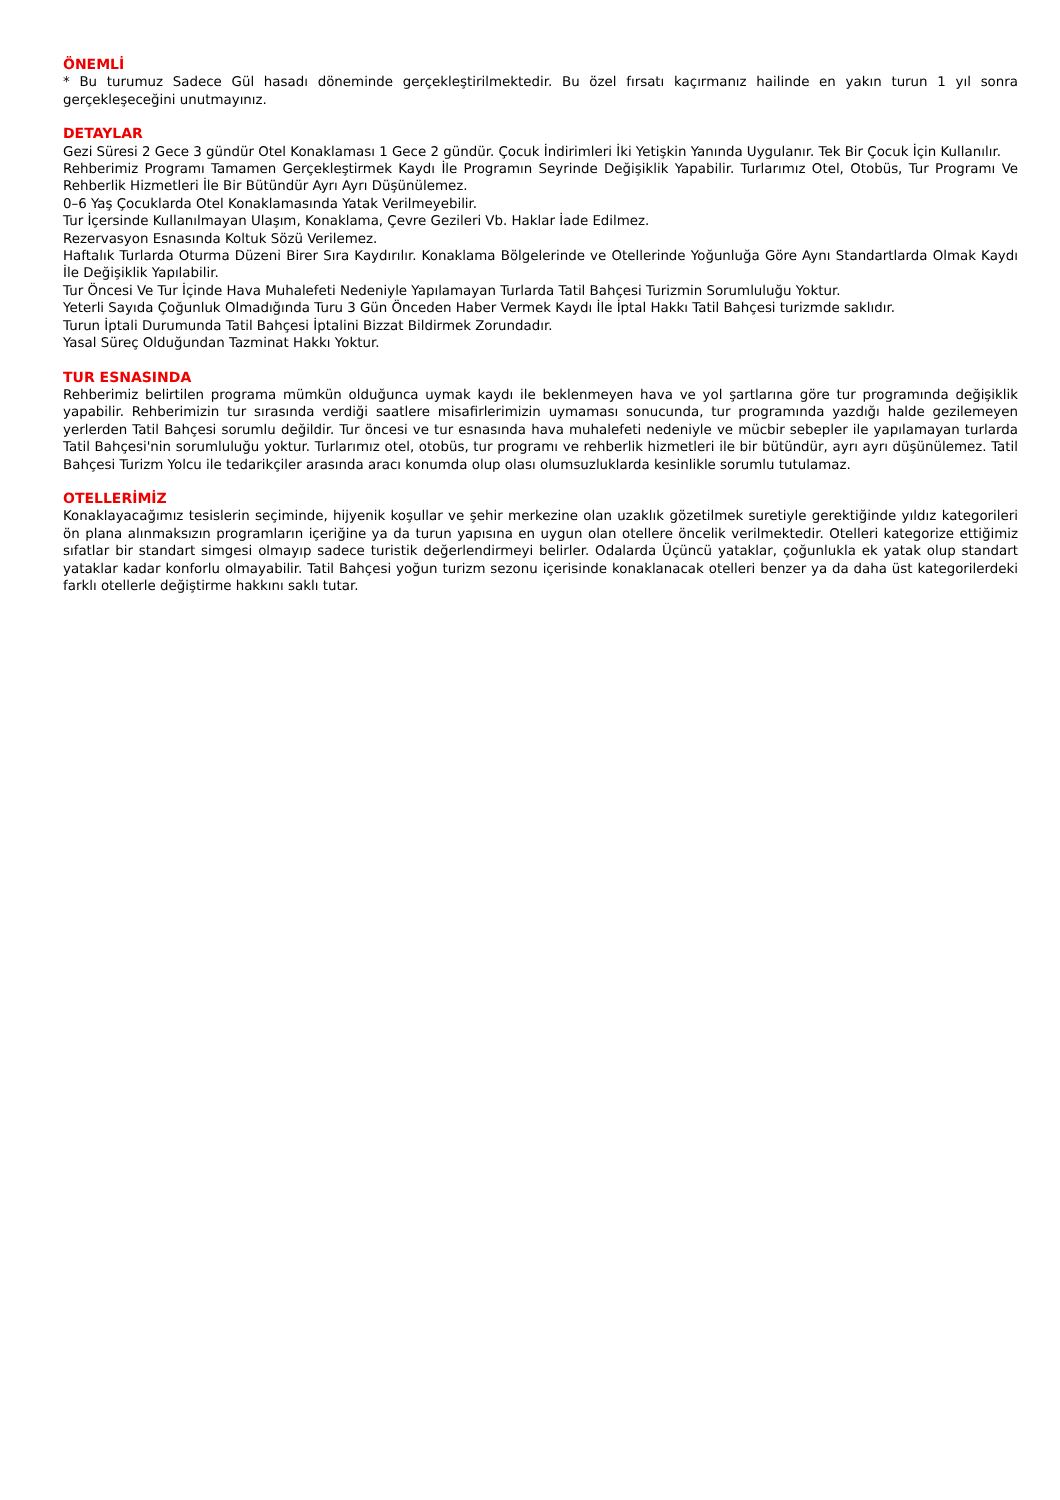ÖNEMLİ
* Bu turumuz Sadece Gül hasadı döneminde gerçekleştirilmektedir. Bu özel fırsatı kaçırmanız hailinde en yakın turun 1 yıl sonra gerçekleşeceğini unutmayınız.
DETAYLAR
Gezi Süresi 2 Gece 3 gündür Otel Konaklaması 1 Gece 2 gündür. Çocuk İndirimleri İki Yetişkin Yanında Uygulanır. Tek Bir Çocuk İçin Kullanılır.
Rehberimiz Programı Tamamen Gerçekleştirmek Kaydı İle Programın Seyrinde Değişiklik Yapabilir. Turlarımız Otel, Otobüs, Tur Programı Ve Rehberlik Hizmetleri İle Bir Bütündür Ayrı Ayrı Düşünülemez.
0–6 Yaş Çocuklarda Otel Konaklamasında Yatak Verilmeyebilir.
Tur İçersinde Kullanılmayan Ulaşım, Konaklama, Çevre Gezileri Vb. Haklar İade Edilmez.
Rezervasyon Esnasında Koltuk Sözü Verilemez.
Haftalık Turlarda Oturma Düzeni Birer Sıra Kaydırılır. Konaklama Bölgelerinde ve Otellerinde Yoğunluğa Göre Aynı Standartlarda Olmak Kaydı İle Değişiklik Yapılabilir.
Tur Öncesi Ve Tur İçinde Hava Muhalefeti Nedeniyle Yapılamayan Turlarda Tatil Bahçesi Turizmin Sorumluluğu Yoktur.
Yeterli Sayıda Çoğunluk Olmadığında Turu 3 Gün Önceden Haber Vermek Kaydı İle İptal Hakkı Tatil Bahçesi turizmde saklıdır.
Turun İptali Durumunda Tatil Bahçesi İptalini Bizzat Bildirmek Zorundadır.
Yasal Süreç Olduğundan Tazminat Hakkı Yoktur.
TUR ESNASINDA
Rehberimiz belirtilen programa mümkün olduğunca uymak kaydı ile beklenmeyen hava ve yol şartlarına göre tur programında değişiklik yapabilir. Rehberimizin tur sırasında verdiği saatlere misafirlerimizin uymaması sonucunda, tur programında yazdığı halde gezilemeyen yerlerden Tatil Bahçesi sorumlu değildir. Tur öncesi ve tur esnasında hava muhalefeti nedeniyle ve mücbir sebepler ile yapılamayan turlarda Tatil Bahçesi'nin sorumluluğu yoktur. Turlarımız otel, otobüs, tur programı ve rehberlik hizmetleri ile bir bütündür, ayrı ayrı düşünülemez. Tatil Bahçesi Turizm Yolcu ile tedarikçiler arasında aracı konumda olup olası olumsuzluklarda kesinlikle sorumlu tutulamaz.
OTELLERİMİZ
Konaklayacağımız tesislerin seçiminde, hijyenik koşullar ve şehir merkezine olan uzaklık gözetilmek suretiyle gerektiğinde yıldız kategorileri ön plana alınmaksızın programların içeriğine ya da turun yapısına en uygun olan otellere öncelik verilmektedir. Otelleri kategorize ettiğimiz sıfatlar bir standart simgesi olmayıp sadece turistik değerlendirmeyi belirler. Odalarda Üçüncü yataklar, çoğunlukla ek yatak olup standart yataklar kadar konforlu olmayabilir. Tatil Bahçesi yoğun turizm sezonu içerisinde konaklanacak otelleri benzer ya da daha üst kategorilerdeki farklı otellerle değiştirme hakkını saklı tutar.